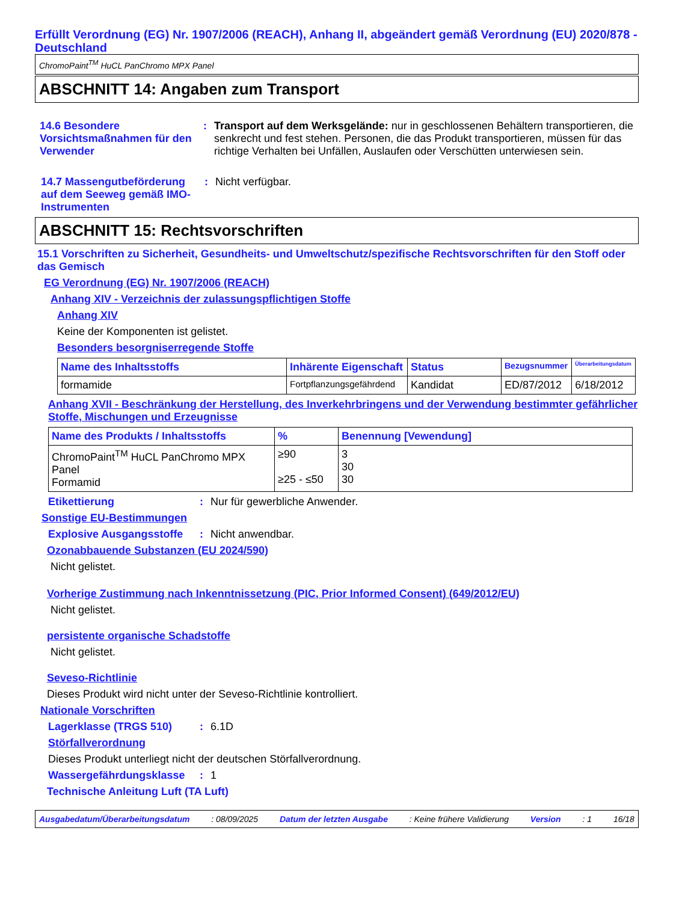Erfüllt Verordnung (EG) Nr. 1907/2006 (REACH), Anhang II, abgeändert gemäß Verordnung (EU) 2020/878 - Deutschland
ChromoPaint<sup>TM</sup> HuCL PanChromo MPX Panel
ABSCHNITT 14: Angaben zum Transport
14.6 Besondere Vorsichtsmaßnahmen für den Verwender
: Transport auf dem Werksgelände: nur in geschlossenen Behältern transportieren, die senkrecht und fest stehen. Personen, die das Produkt transportieren, müssen für das richtige Verhalten bei Unfällen, Auslaufen oder Verschütten unterwiesen sein.
14.7 Massengutbeförderung auf dem Seeweg gemäß IMO-Instrumenten
: Nicht verfügbar.
ABSCHNITT 15: Rechtsvorschriften
15.1 Vorschriften zu Sicherheit, Gesundheits- und Umweltschutz/spezifische Rechtsvorschriften für den Stoff oder das Gemisch
EG Verordnung (EG) Nr. 1907/2006 (REACH)
Anhang XIV - Verzeichnis der zulassungspflichtigen Stoffe
Anhang XIV
Keine der Komponenten ist gelistet.
Besonders besorgniserregende Stoffe
| Name des Inhaltsstoffs | Inhärente Eigenschaft | Status | Bezugsnummer | Überarbeitungsdatum |
| --- | --- | --- | --- | --- |
| formamide | Fortpflanzungsgefährdend | Kandidat | ED/87/2012 | 6/18/2012 |
Anhang XVII - Beschränkung der Herstellung, des Inverkehrbringens und der Verwendung bestimmter gefährlicher Stoffe, Mischungen und Erzeugnisse
| Name des Produkts / Inhaltsstoffs | % | Benennung [Vewendung] |
| --- | --- | --- |
| ChromoPaint<sup>TM</sup> HuCL PanChromo MPX Panel Formamid | ≥90 ≥25 - ≤50 | 3 30 30 |
Etikettierung : Nur für gewerbliche Anwender.
Sonstige EU-Bestimmungen
Explosive Ausgangsstoffe
: Nicht anwendbar.
Ozonabbauende Substanzen (EU 2024/590)
Nicht gelistet.
Vorherige Zustimmung nach Inkenntnissetzung (PIC, Prior Informed Consent) (649/2012/EU)
Nicht gelistet.
persistente organische Schadstoffe
Nicht gelistet.
Seveso-Richtlinie
Dieses Produkt wird nicht unter der Seveso-Richtlinie kontrolliert.
Nationale Vorschriften
Lagerklasse (TRGS 510) : 6.1D
Störfallverordnung
Dieses Produkt unterliegt nicht der deutschen Störfallverordnung.
Wassergefährdungsklasse
: 1
Technische Anleitung Luft (TA Luft)
Ausgabedatum/Überarbeitungsdatum: 08/09/2025 Datum der letzten Ausgabe: Keine frühere Validierung Version: 1 16/18